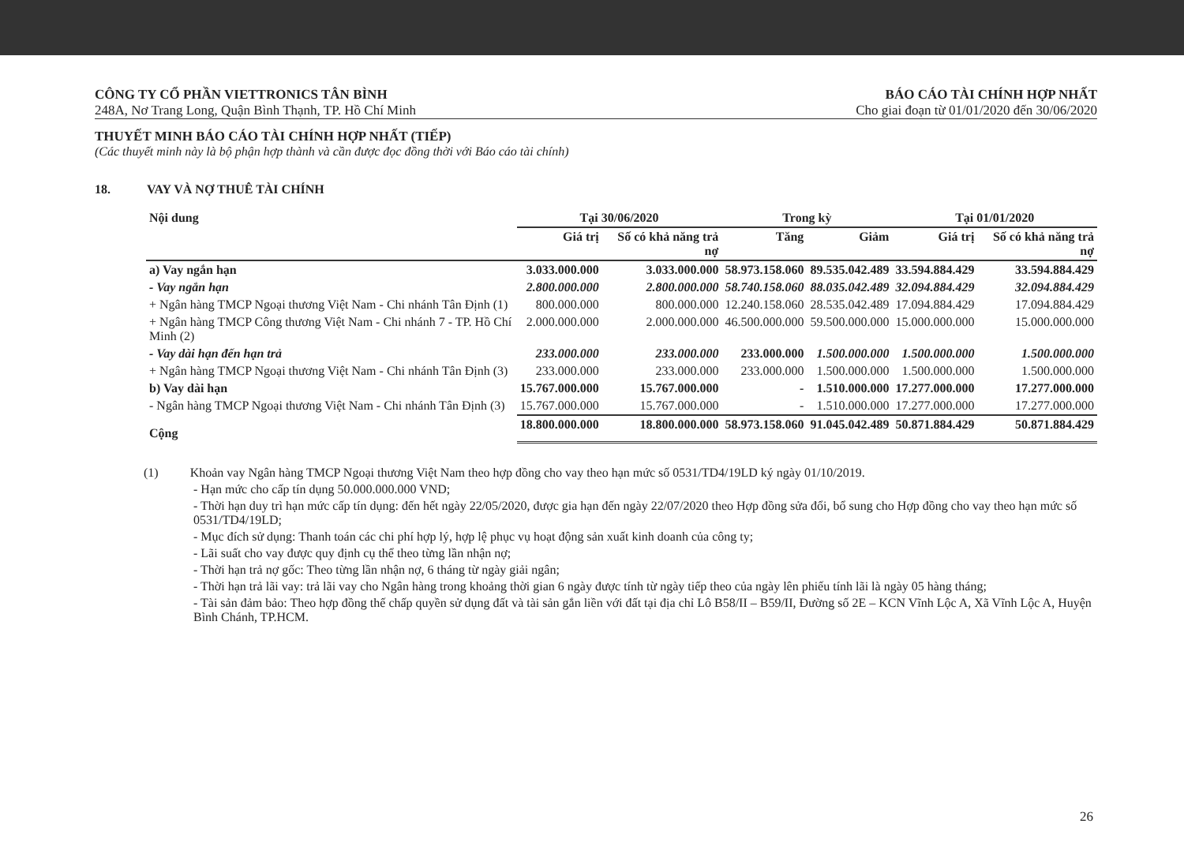CÔNG TY CỔ PHẦN VIETTRONICS TÂN BÌNH
248A, Nơ Trang Long, Quận Bình Thạnh, TP. Hồ Chí Minh
BÁO CÁO TÀI CHÍNH HỢP NHẤT
Cho giai đoạn từ 01/01/2020 đến 30/06/2020
THUYẾT MINH BÁO CÁO TÀI CHÍNH HỢP NHẤT (TIẾP)
(Các thuyết minh này là bộ phận hợp thành và cần được đọc đồng thời với Báo cáo tài chính)
18. VAY VÀ NỢ THUÊ TÀI CHÍNH
| Nội dung | Tại 30/06/2020 | | Trong kỳ | | Tại 01/01/2020 | |
| --- | --- | --- | --- | --- | --- | --- |
| | Giá trị | Số có khả năng trả nợ | Tăng | Giảm | Giá trị | Số có khả năng trả nợ |
| a) Vay ngắn hạn | 3.033.000.000 | 3.033.000.000 | 58.973.158.060 | 89.535.042.489 | 33.594.884.429 | 33.594.884.429 |
| - Vay ngắn hạn | 2.800.000.000 | 2.800.000.000 | 58.740.158.060 | 88.035.042.489 | 32.094.884.429 | 32.094.884.429 |
| + Ngân hàng TMCP Ngoại thương Việt Nam - Chi nhánh Tân Định (1) | 800.000.000 | 800.000.000 | 12.240.158.060 | 28.535.042.489 | 17.094.884.429 | 17.094.884.429 |
| + Ngân hàng TMCP Công thương Việt Nam - Chi nhánh 7 - TP. Hồ Chí Minh (2) | 2.000.000.000 | 2.000.000.000 | 46.500.000.000 | 59.500.000.000 | 15.000.000.000 | 15.000.000.000 |
| - Vay dài hạn đến hạn trả | 233.000.000 | 233.000.000 | 233.000.000 | 1.500.000.000 | 1.500.000.000 | 1.500.000.000 |
| + Ngân hàng TMCP Ngoại thương Việt Nam - Chi nhánh Tân Định (3) | 233.000.000 | 233.000.000 | 233.000.000 | 1.500.000.000 | 1.500.000.000 | 1.500.000.000 |
| b) Vay dài hạn | 15.767.000.000 | 15.767.000.000 | - | 1.510.000.000 | 17.277.000.000 | 17.277.000.000 |
| - Ngân hàng TMCP Ngoại thương Việt Nam - Chi nhánh Tân Định (3) | 15.767.000.000 | 15.767.000.000 | - | 1.510.000.000 | 17.277.000.000 | 17.277.000.000 |
| Cộng | 18.800.000.000 | 18.800.000.000 | 58.973.158.060 | 91.045.042.489 | 50.871.884.429 | 50.871.884.429 |
(1) Khoản vay Ngân hàng TMCP Ngoại thương Việt Nam theo hợp đồng cho vay theo hạn mức số 0531/TD4/19LD ký ngày 01/10/2019.
- Hạn mức cho cấp tín dụng 50.000.000.000 VND;
- Thời hạn duy trì hạn mức cấp tín dụng: đến hết ngày 22/05/2020, được gia hạn đến ngày 22/07/2020 theo Hợp đồng sửa đổi, bổ sung cho Hợp đồng cho vay theo hạn mức số 0531/TD4/19LD;
- Mục đích sử dụng: Thanh toán các chi phí hợp lý, hợp lệ phục vụ hoạt động sản xuất kinh doanh của công ty;
- Lãi suất cho vay được quy định cụ thể theo từng lần nhận nợ;
- Thời hạn trả nợ gốc: Theo từng lần nhận nợ, 6 tháng từ ngày giải ngân;
- Thời hạn trả lãi vay: trả lãi vay cho Ngân hàng trong khoảng thời gian 6 ngày được tính từ ngày tiếp theo của ngày lên phiếu tính lãi là ngày 05 hàng tháng;
- Tài sản đảm bảo: Theo hợp đồng thế chấp quyền sử dụng đất và tài sản gắn liền với đất tại địa chỉ Lô B58/II – B59/II, Đường số 2E – KCN Vĩnh Lộc A, Xã Vĩnh Lộc A, Huyện Bình Chánh, TP.HCM.
26